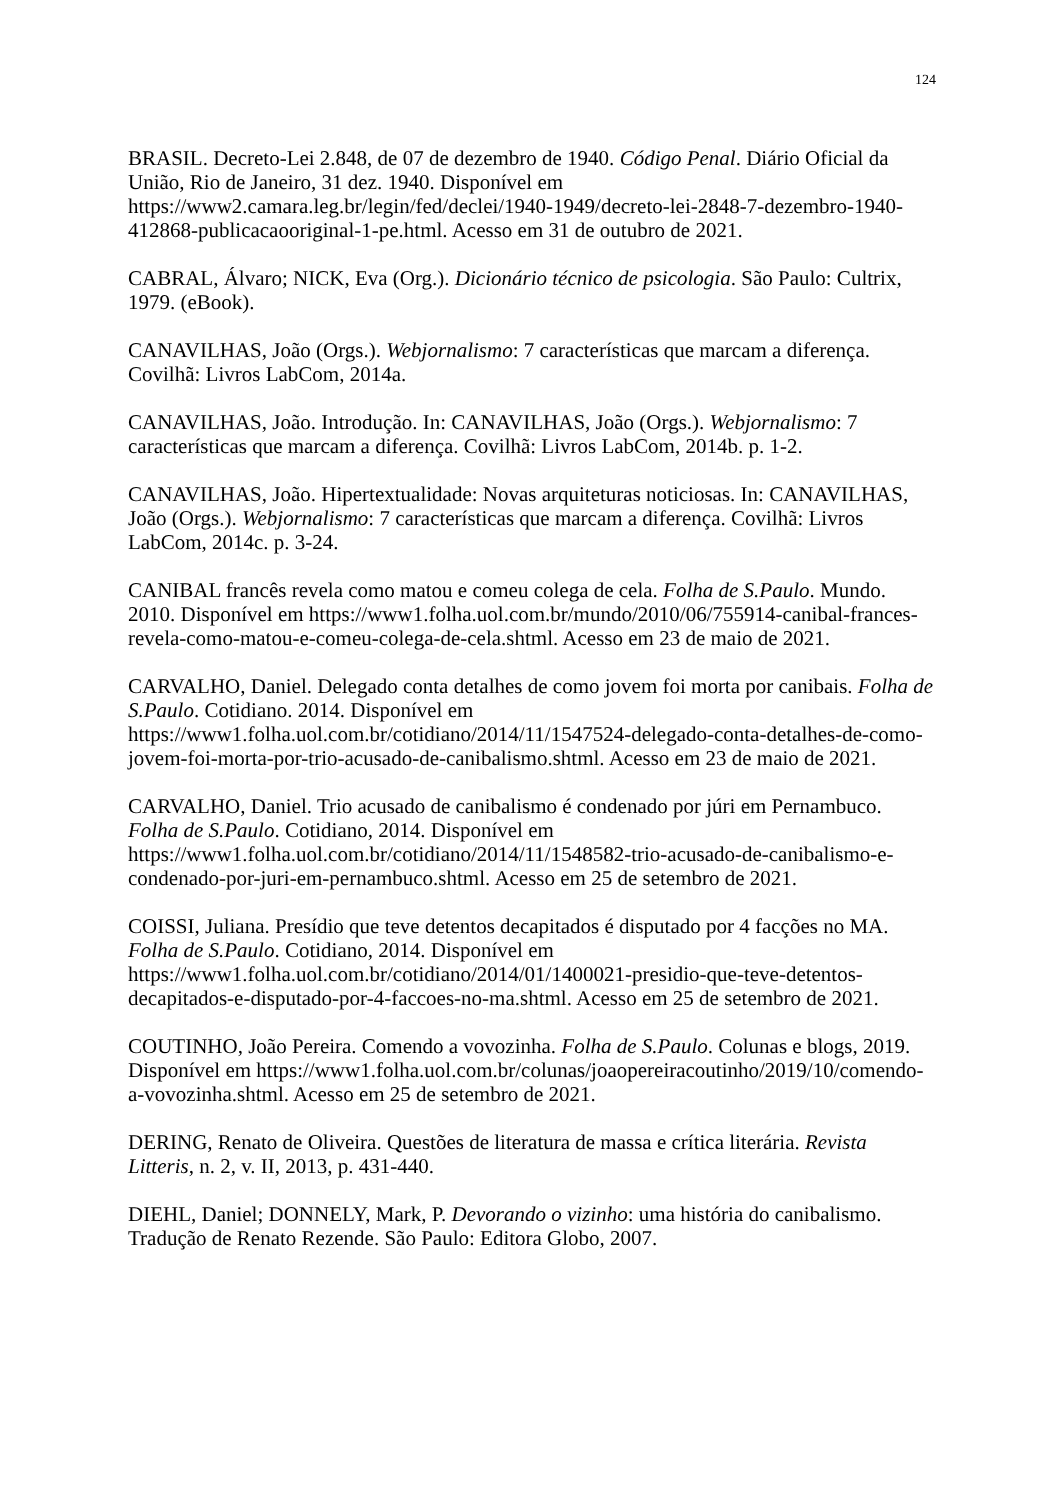124
BRASIL. Decreto-Lei 2.848, de 07 de dezembro de 1940. Código Penal. Diário Oficial da União, Rio de Janeiro, 31 dez. 1940. Disponível em https://www2.camara.leg.br/legin/fed/declei/1940-1949/decreto-lei-2848-7-dezembro-1940-412868-publicacaooriginal-1-pe.html. Acesso em 31 de outubro de 2021.
CABRAL, Álvaro; NICK, Eva (Org.). Dicionário técnico de psicologia. São Paulo: Cultrix, 1979. (eBook).
CANAVILHAS, João (Orgs.). Webjornalismo: 7 características que marcam a diferença. Covilhã: Livros LabCom, 2014a.
CANAVILHAS, João. Introdução. In: CANAVILHAS, João (Orgs.). Webjornalismo: 7 características que marcam a diferença. Covilhã: Livros LabCom, 2014b. p. 1-2.
CANAVILHAS, João. Hipertextualidade: Novas arquiteturas noticiosas. In: CANAVILHAS, João (Orgs.). Webjornalismo: 7 características que marcam a diferença. Covilhã: Livros LabCom, 2014c. p. 3-24.
CANIBAL francês revela como matou e comeu colega de cela. Folha de S.Paulo. Mundo. 2010. Disponível em https://www1.folha.uol.com.br/mundo/2010/06/755914-canibal-frances-revela-como-matou-e-comeu-colega-de-cela.shtml. Acesso em 23 de maio de 2021.
CARVALHO, Daniel. Delegado conta detalhes de como jovem foi morta por canibais. Folha de S.Paulo. Cotidiano. 2014. Disponível em https://www1.folha.uol.com.br/cotidiano/2014/11/1547524-delegado-conta-detalhes-de-como-jovem-foi-morta-por-trio-acusado-de-canibalismo.shtml. Acesso em 23 de maio de 2021.
CARVALHO, Daniel. Trio acusado de canibalismo é condenado por júri em Pernambuco. Folha de S.Paulo. Cotidiano, 2014. Disponível em https://www1.folha.uol.com.br/cotidiano/2014/11/1548582-trio-acusado-de-canibalismo-e-condenado-por-juri-em-pernambuco.shtml. Acesso em 25 de setembro de 2021.
COISSI, Juliana. Presídio que teve detentos decapitados é disputado por 4 facções no MA. Folha de S.Paulo. Cotidiano, 2014. Disponível em https://www1.folha.uol.com.br/cotidiano/2014/01/1400021-presidio-que-teve-detentos-decapitados-e-disputado-por-4-faccoes-no-ma.shtml. Acesso em 25 de setembro de 2021.
COUTINHO, João Pereira. Comendo a vovozinha. Folha de S.Paulo. Colunas e blogs, 2019. Disponível em https://www1.folha.uol.com.br/colunas/joaopereiracoutinho/2019/10/comendo-a-vovozinha.shtml. Acesso em 25 de setembro de 2021.
DERING, Renato de Oliveira. Questões de literatura de massa e crítica literária. Revista Litteris, n. 2, v. II, 2013, p. 431-440.
DIEHL, Daniel; DONNELY, Mark, P. Devorando o vizinho: uma história do canibalismo. Tradução de Renato Rezende. São Paulo: Editora Globo, 2007.